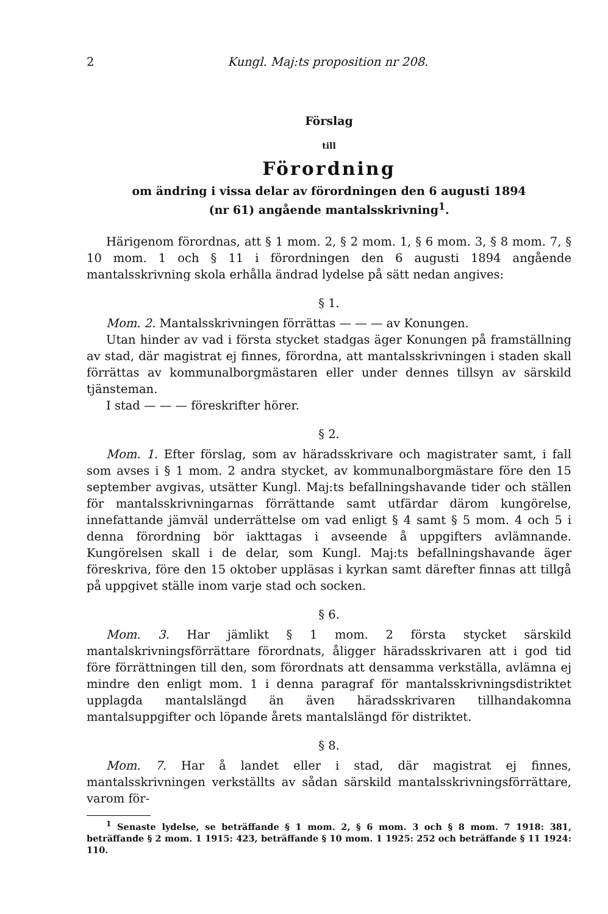2 Kungl. Maj:ts proposition nr 208.
Förslag
till
Förordning
om ändring i vissa delar av förordningen den 6 augusti 1894
(nr 61) angående mantalsskrivning<sup>1</sup>.
Härigenom förordnas, att § 1 mom. 2, § 2 mom. 1, § 6 mom. 3, § 8 mom. 7, § 10 mom. 1 och § 11 i förordningen den 6 augusti 1894 angående mantalsskrivning skola erhålla ändrad lydelse på sätt nedan angives:
§ 1.
Mom. 2. Mantalsskrivningen förrättas — — — av Konungen.
Utan hinder av vad i första stycket stadgas äger Konungen på framställning av stad, där magistrat ej finnes, förordna, att mantalsskrivningen i staden skall förrättas av kommunalborgmästaren eller under dennes tillsyn av särskild tjänsteman.
I stad — — — föreskrifter hörer.
§ 2.
Mom. 1. Efter förslag, som av häradsskrivare och magistrater samt, i fall som avses i § 1 mom. 2 andra stycket, av kommunalborgmästare före den 15 september avgivas, utsätter Kungl. Maj:ts befallningshavande tider och ställen för mantalsskrivningarnas förrättande samt utfärdar därom kungörelse, innefattande jämväl underrättelse om vad enligt § 4 samt § 5 mom. 4 och 5 i denna förordning bör iakttagas i avseende å uppgifters avlämnande. Kungörelsen skall i de delar, som Kungl. Maj:ts befallningshavande äger föreskriva, före den 15 oktober uppläsas i kyrkan samt därefter finnas att tillgå på uppgivet ställe inom varje stad och socken.
§ 6.
Mom. 3. Har jämlikt § 1 mom. 2 första stycket särskild mantalskrivningsförrättare förordnats, åligger häradsskrivaren att i god tid före förrättningen till den, som förordnats att densamma verkställa, avlämna ej mindre den enligt mom. 1 i denna paragraf för mantalsskrivningsdistriktet upplagda mantalslängd än även häradsskrivaren tillhandakomna mantalsuppgifter och löpande årets mantalslängd för distriktet.
§ 8.
Mom. 7. Har å landet eller i stad, där magistrat ej finnes, mantalsskrivningen verkställts av sådan särskild mantalsskrivningsförrättare, varom för-
<sup>1</sup> Senaste lydelse, se beträffande § 1 mom. 2, § 6 mom. 3 och § 8 mom. 7 1918: 381, beträffande § 2 mom. 1 1915: 423, beträffande § 10 mom. 1 1925: 252 och beträffande § 11 1924: 110.